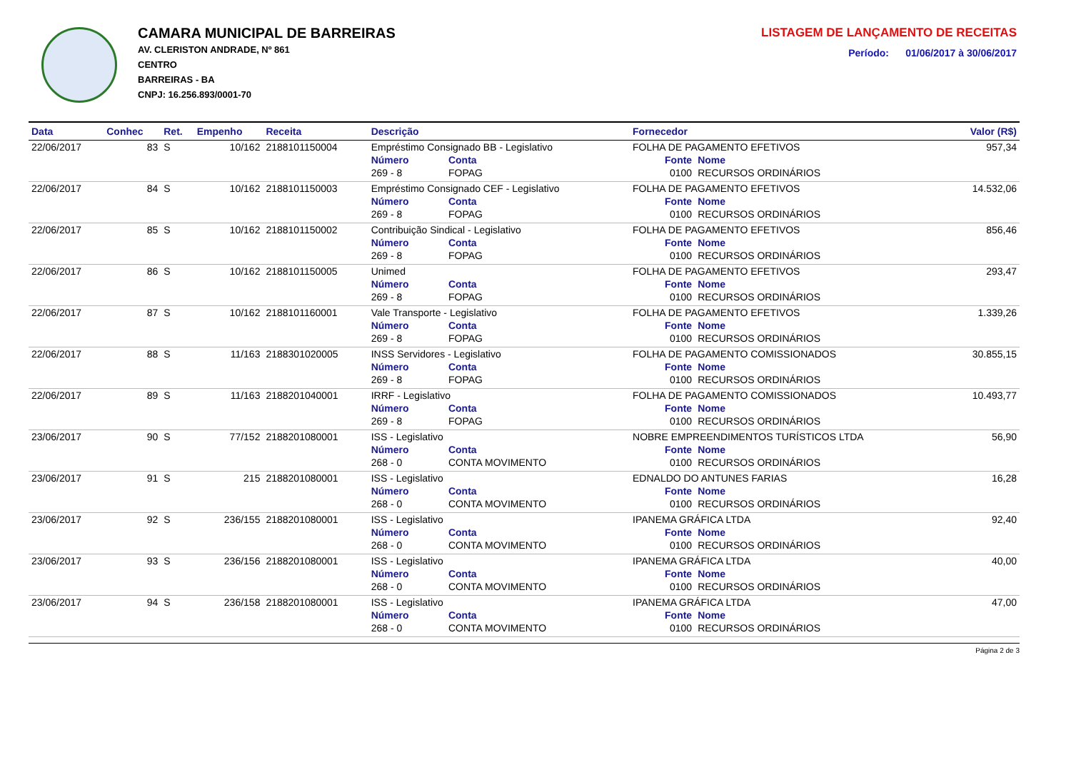CAMARA MUNICIPAL DE BARREIRAS
AV. CLERISTON ANDRADE, Nº 861
CENTRO
BARREIRAS - BA
CNPJ: 16.256.893/0001-70
LISTAGEM DE LANÇAMENTO DE RECEITAS
Período: 01/06/2017 à 30/06/2017
| Data | Conhec | Ret. | Empenho | Receita | Descrição | | Fornecedor | | Valor (R$) |
| --- | --- | --- | --- | --- | --- | --- | --- | --- | --- |
| 22/06/2017 | 83 | S | 10/162 | 2188101150004 | Empréstimo Consignado BB - Legislativo | | FOLHA DE PAGAMENTO EFETIVOS | | 957,34 |
| | | | | | Número | Conta | Fonte | Nome | |
| | | | | | 269 - 8 | FOPAG | 0100 | RECURSOS ORDINÁRIOS | |
| 22/06/2017 | 84 | S | 10/162 | 2188101150003 | Empréstimo Consignado CEF - Legislativo | | FOLHA DE PAGAMENTO EFETIVOS | | 14.532,06 |
| | | | | | Número | Conta | Fonte | Nome | |
| | | | | | 269 - 8 | FOPAG | 0100 | RECURSOS ORDINÁRIOS | |
| 22/06/2017 | 85 | S | 10/162 | 2188101150002 | Contribuição Sindical - Legislativo | | FOLHA DE PAGAMENTO EFETIVOS | | 856,46 |
| | | | | | Número | Conta | Fonte | Nome | |
| | | | | | 269 - 8 | FOPAG | 0100 | RECURSOS ORDINÁRIOS | |
| 22/06/2017 | 86 | S | 10/162 | 2188101150005 | Unimed | | FOLHA DE PAGAMENTO EFETIVOS | | 293,47 |
| | | | | | Número | Conta | Fonte | Nome | |
| | | | | | 269 - 8 | FOPAG | 0100 | RECURSOS ORDINÁRIOS | |
| 22/06/2017 | 87 | S | 10/162 | 2188101160001 | Vale Transporte - Legislativo | | FOLHA DE PAGAMENTO EFETIVOS | | 1.339,26 |
| | | | | | Número | Conta | Fonte | Nome | |
| | | | | | 269 - 8 | FOPAG | 0100 | RECURSOS ORDINÁRIOS | |
| 22/06/2017 | 88 | S | 11/163 | 2188301020005 | INSS Servidores - Legislativo | | FOLHA DE PAGAMENTO COMISSIONADOS | | 30.855,15 |
| | | | | | Número | Conta | Fonte | Nome | |
| | | | | | 269 - 8 | FOPAG | 0100 | RECURSOS ORDINÁRIOS | |
| 22/06/2017 | 89 | S | 11/163 | 2188201040001 | IRRF - Legislativo | | FOLHA DE PAGAMENTO COMISSIONADOS | | 10.493,77 |
| | | | | | Número | Conta | Fonte | Nome | |
| | | | | | 269 - 8 | FOPAG | 0100 | RECURSOS ORDINÁRIOS | |
| 23/06/2017 | 90 | S | 77/152 | 2188201080001 | ISS - Legislativo | | NOBRE EMPREENDIMENTOS TURÍSTICOS LTDA | | 56,90 |
| | | | | | Número | Conta | Fonte | Nome | |
| | | | | | 268 - 0 | CONTA MOVIMENTO | 0100 | RECURSOS ORDINÁRIOS | |
| 23/06/2017 | 91 | S | 215 | 2188201080001 | ISS - Legislativo | | EDNALDO DO ANTUNES FARIAS | | 16,28 |
| | | | | | Número | Conta | Fonte | Nome | |
| | | | | | 268 - 0 | CONTA MOVIMENTO | 0100 | RECURSOS ORDINÁRIOS | |
| 23/06/2017 | 92 | S | 236/155 | 2188201080001 | ISS - Legislativo | | IPANEMA GRÁFICA LTDA | | 92,40 |
| | | | | | Número | Conta | Fonte | Nome | |
| | | | | | 268 - 0 | CONTA MOVIMENTO | 0100 | RECURSOS ORDINÁRIOS | |
| 23/06/2017 | 93 | S | 236/156 | 2188201080001 | ISS - Legislativo | | IPANEMA GRÁFICA LTDA | | 40,00 |
| | | | | | Número | Conta | Fonte | Nome | |
| | | | | | 268 - 0 | CONTA MOVIMENTO | 0100 | RECURSOS ORDINÁRIOS | |
| 23/06/2017 | 94 | S | 236/158 | 2188201080001 | ISS - Legislativo | | IPANEMA GRÁFICA LTDA | | 47,00 |
| | | | | | Número | Conta | Fonte | Nome | |
| | | | | | 268 - 0 | CONTA MOVIMENTO | 0100 | RECURSOS ORDINÁRIOS | |
Página 2 de 3